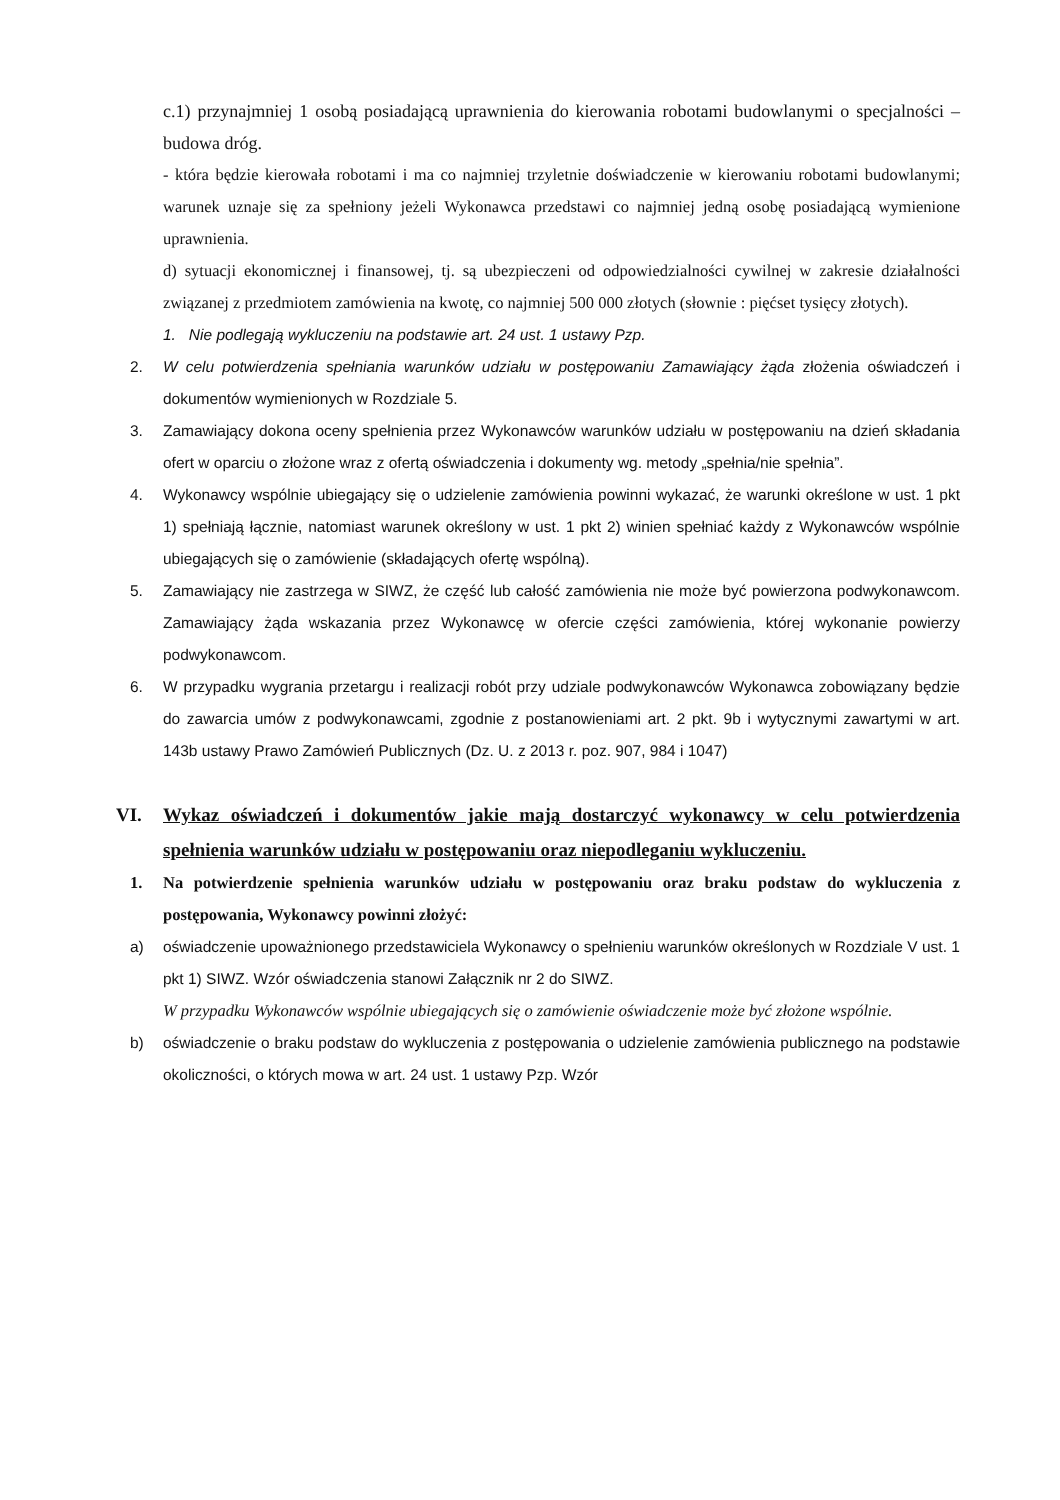c.1) przynajmniej 1 osobą posiadającą uprawnienia do kierowania robotami budowlanymi o specjalności – budowa dróg.
- która będzie kierowała robotami i ma co najmniej trzyletnie doświadczenie w kierowaniu robotami budowlanymi; warunek uznaje się za spełniony jeżeli Wykonawca przedstawi co najmniej jedną osobę posiadającą wymienione uprawnienia.
d) sytuacji ekonomicznej i finansowej, tj. są ubezpieczeni od odpowiedzialności cywilnej w zakresie działalności związanej z przedmiotem zamówienia na kwotę, co najmniej 500 000 złotych (słownie : pięćset tysięcy złotych).
1. Nie podlegają wykluczeniu na podstawie art. 24 ust. 1 ustawy Pzp.
2. W celu potwierdzenia spełniania warunków udziału w postępowaniu Zamawiający żąda złożenia oświadczeń i dokumentów wymienionych w Rozdziale 5.
3. Zamawiający dokona oceny spełnienia przez Wykonawców warunków udziału w postępowaniu na dzień składania ofert w oparciu o złożone wraz z ofertą oświadczenia i dokumenty wg. metody „spełnia/nie spełnia”.
4. Wykonawcy wspólnie ubiegający się o udzielenie zamówienia powinni wykazać, że warunki określone w ust. 1 pkt 1) spełniają łącznie, natomiast warunek określony w ust. 1 pkt 2) winien spełniać każdy z Wykonawców wspólnie ubiegających się o zamówienie (składających ofertę wspólną).
5. Zamawiający nie zastrzega w SIWZ, że część lub całość zamówienia nie może być powierzona podwykonawcom. Zamawiający żąda wskazania przez Wykonawcę w ofercie części zamówienia, której wykonanie powierzy podwykonawcom.
6. W przypadku wygrania przetargu i realizacji robót przy udziale podwykonawców Wykonawca zobowiązany będzie do zawarcia umów z podwykonawcami, zgodnie z postanowieniami art. 2 pkt. 9b i wytycznymi zawartymi w art. 143b ustawy Prawo Zamówień Publicznych (Dz. U. z 2013 r. poz. 907, 984 i 1047)
VI. Wykaz oświadczeń i dokumentów jakie mają dostarczyć wykonawcy w celu potwierdzenia spełnienia warunków udziału w postępowaniu oraz niepodleganiu wykluczeniu.
1. Na potwierdzenie spełnienia warunków udziału w postępowaniu oraz braku podstaw do wykluczenia z postępowania, Wykonawcy powinni złożyć:
a) oświadczenie upoważnionego przedstawiciela Wykonawcy o spełnieniu warunków określonych w Rozdziale V ust. 1 pkt 1) SIWZ. Wzór oświadczenia stanowi Załącznik nr 2 do SIWZ.
W przypadku Wykonawców wspólnie ubiegających się o zamówienie oświadczenie może być złożone wspólnie.
b) oświadczenie o braku podstaw do wykluczenia z postępowania o udzielenie zamówienia publicznego na podstawie okoliczności, o których mowa w art. 24 ust. 1 ustawy Pzp. Wzór